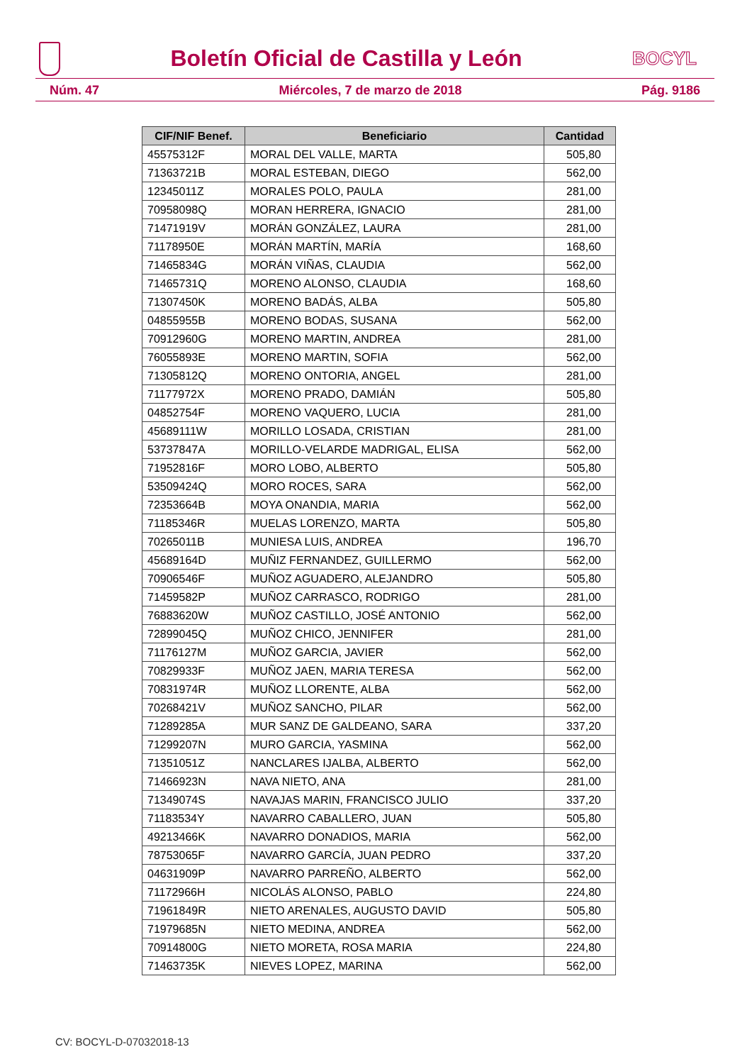Boletín Oficial de Castilla y León
BOCYL
Núm. 47 Miércoles, 7 de marzo de 2018 Pág. 9186
| CIF/NIF Benef. | Beneficiario | Cantidad |
| --- | --- | --- |
| 45575312F | MORAL DEL VALLE, MARTA | 505,80 |
| 71363721B | MORAL ESTEBAN, DIEGO | 562,00 |
| 12345011Z | MORALES POLO, PAULA | 281,00 |
| 70958098Q | MORAN HERRERA, IGNACIO | 281,00 |
| 71471919V | MORÁN GONZÁLEZ, LAURA | 281,00 |
| 71178950E | MORÁN MARTÍN, MARÍA | 168,60 |
| 71465834G | MORÁN VIÑAS, CLAUDIA | 562,00 |
| 71465731Q | MORENO ALONSO, CLAUDIA | 168,60 |
| 71307450K | MORENO BADÁS, ALBA | 505,80 |
| 04855955B | MORENO BODAS, SUSANA | 562,00 |
| 70912960G | MORENO MARTIN, ANDREA | 281,00 |
| 76055893E | MORENO MARTIN, SOFIA | 562,00 |
| 71305812Q | MORENO ONTORIA, ANGEL | 281,00 |
| 71177972X | MORENO PRADO, DAMIÁN | 505,80 |
| 04852754F | MORENO VAQUERO, LUCIA | 281,00 |
| 45689111W | MORILLO LOSADA, CRISTIAN | 281,00 |
| 53737847A | MORILLO-VELARDE MADRIGAL, ELISA | 562,00 |
| 71952816F | MORO LOBO, ALBERTO | 505,80 |
| 53509424Q | MORO ROCES, SARA | 562,00 |
| 72353664B | MOYA ONANDIA, MARIA | 562,00 |
| 71185346R | MUELAS LORENZO, MARTA | 505,80 |
| 70265011B | MUNIESA LUIS, ANDREA | 196,70 |
| 45689164D | MUÑIZ FERNANDEZ, GUILLERMO | 562,00 |
| 70906546F | MUÑOZ AGUADERO, ALEJANDRO | 505,80 |
| 71459582P | MUÑOZ CARRASCO, RODRIGO | 281,00 |
| 76883620W | MUÑOZ CASTILLO, JOSÉ ANTONIO | 562,00 |
| 72899045Q | MUÑOZ CHICO, JENNIFER | 281,00 |
| 71176127M | MUÑOZ GARCIA, JAVIER | 562,00 |
| 70829933F | MUÑOZ JAEN, MARIA TERESA | 562,00 |
| 70831974R | MUÑOZ LLORENTE, ALBA | 562,00 |
| 70268421V | MUÑOZ SANCHO, PILAR | 562,00 |
| 71289285A | MUR SANZ DE GALDEANO, SARA | 337,20 |
| 71299207N | MURO GARCIA, YASMINA | 562,00 |
| 71351051Z | NANCLARES IJALBA, ALBERTO | 562,00 |
| 71466923N | NAVA NIETO, ANA | 281,00 |
| 71349074S | NAVAJAS MARIN, FRANCISCO JULIO | 337,20 |
| 71183534Y | NAVARRO CABALLERO, JUAN | 505,80 |
| 49213466K | NAVARRO DONADIOS, MARIA | 562,00 |
| 78753065F | NAVARRO GARCÍA, JUAN PEDRO | 337,20 |
| 04631909P | NAVARRO PARREÑO, ALBERTO | 562,00 |
| 71172966H | NICOLÁS ALONSO, PABLO | 224,80 |
| 71961849R | NIETO ARENALES, AUGUSTO DAVID | 505,80 |
| 71979685N | NIETO MEDINA, ANDREA | 562,00 |
| 70914800G | NIETO MORETA, ROSA MARIA | 224,80 |
| 71463735K | NIEVES LOPEZ, MARINA | 562,00 |
CV: BOCYL-D-07032018-13